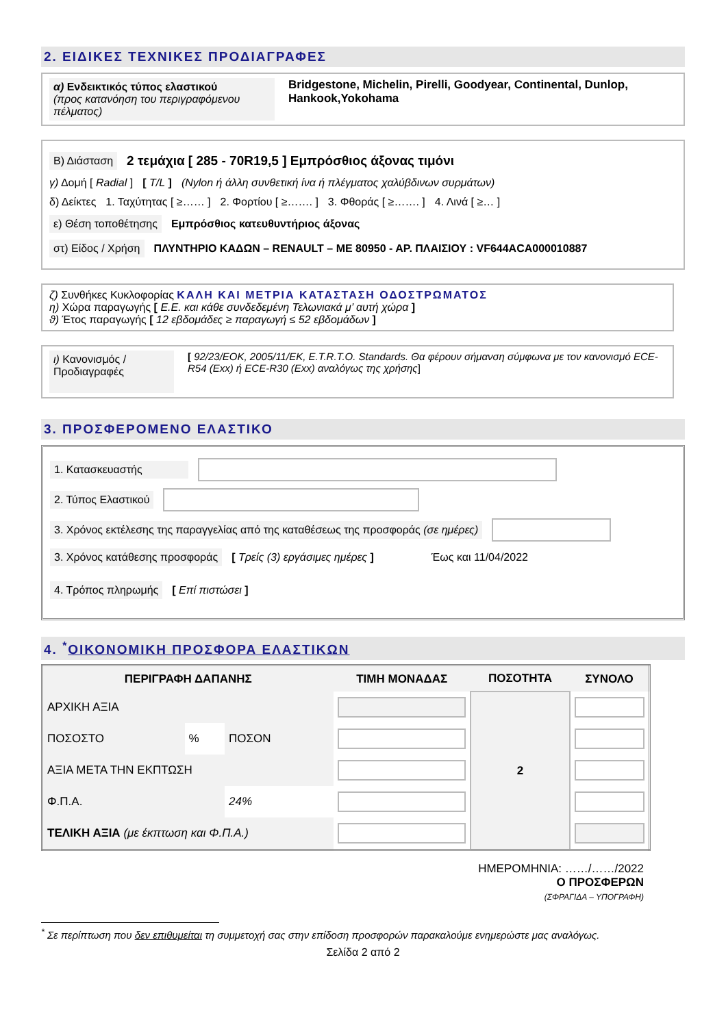2. ΕΙΔΙΚΕΣ ΤΕΧΝΙΚΕΣ ΠΡΟΔΙΑΓΡΑΦΕΣ
α) Ενδεικτικός τύπος ελαστικού
(προς κατανόηση του περιγραφόμενου πέλματος)
Bridgestone, Michelin, Pirelli, Goodyear, Continental, Dunlop, Hankook,Yokohama
Β) Διάσταση 2 τεμάχια [ 285 - 70R19,5 ] Εμπρόσθιος άξονας τιμόνι
γ) Δομή [ Radial ] [ T/L ] (Nylon ή άλλη συνθετική ίνα ή πλέγματος χαλύβδινων συρμάτων)
δ) Δείκτες 1. Ταχύτητας [ ≥…… ] 2. Φορτίου [ ≥……. ] 3. Φθοράς [ ≥……. ] 4. Λινά [ ≥… ]
ε) Θέση τοποθέτησης Εμπρόσθιος κατευθυντήριος άξονας
στ) Είδος / Χρήση ΠΛΥΝΤΗΡΙΟ ΚΑΔΩΝ – RENAULT – ΜΕ 80950 - ΑΡ. ΠΛΑΙΣΙΟΥ : VF644ACA000010887
ζ) Συνθήκες Κυκλοφορίας ΚΑΛΗ ΚΑΙ ΜΕΤΡΙΑ ΚΑΤΑΣΤΑΣΗ ΟΔΟΣΤΡΩΜΑΤΟΣ
η) Χώρα παραγωγής [ Ε.Ε. και κάθε συνδεδεμένη Τελωνιακά μ’ αυτή χώρα ]
ϑ) Έτος παραγωγής [ 12 εβδομάδες ≥ παραγωγή ≤ 52 εβδομάδων ]
ι) Κανονισμός / Προδιαγραφές
[ 92/23/ΕΟΚ, 2005/11/ΕΚ, E.T.R.T.O. Standards. Θα φέρουν σήμανση σύμφωνα με τον κανονισμό ECE-R54 (Exx) ή ECE-R30 (Exx) αναλόγως της χρήσης]
3. ΠΡΟΣΦΕΡΟΜΕΝΟ ΕΛΑΣΤΙΚΟ
1. Κατασκευαστής
2. Τύπος Ελαστικού
3. Χρόνος εκτέλεσης της παραγγελίας από της καταθέσεως της προσφοράς (σε ημέρες)
3. Χρόνος κατάθεσης προσφοράς [ Τρείς (3) εργάσιμες ημέρες ] Έως και 11/04/2022
4. Τρόπος πληρωμής [ Επί πιστώσει ]
4. <sup>*</sup>ΟΙΚΟΝΟΜΙΚΗ ΠΡΟΣΦΟΡΑ ΕΛΑΣΤΙΚΩΝ
| ΠΕΡΙΓΡΑΦΗ ΔΑΠΑΝΗΣ | | | ΤΙΜΗ ΜΟΝΑΔΑΣ | ΠΟΣΟΤΗΤΑ | ΣΥΝΟΛΟ |
| --- | --- | --- | --- | --- | --- |
| ΑΡΧΙΚΗ ΑΞΙΑ | | | | 2 | |
| ΠΟΣΟΣΤΟ | % | ΠΟΣΟΝ | | | |
| ΑΞΙΑ ΜΕΤΑ ΤΗΝ ΕΚΠΤΩΣΗ | | | | | |
| Φ.Π.Α. | | 24% | | | |
| ΤΕΛΙΚΗ ΑΞΙΑ (με έκπτωση και Φ.Π.Α.) | | | | | |
ΗΜΕΡΟΜΗΝΙΑ: ……/……/2022
Ο ΠΡΟΣΦΕΡΩΝ
(ΣΦΡΑΓΙΔΑ – ΥΠΟΓΡΑΦΗ)
<sup>*</sup> Σε περίπτωση που δεν επιθυμείται τη συμμετοχή σας στην επίδοση προσφορών παρακαλούμε ενημερώστε μας αναλόγως.
Σελίδα 2 από 2